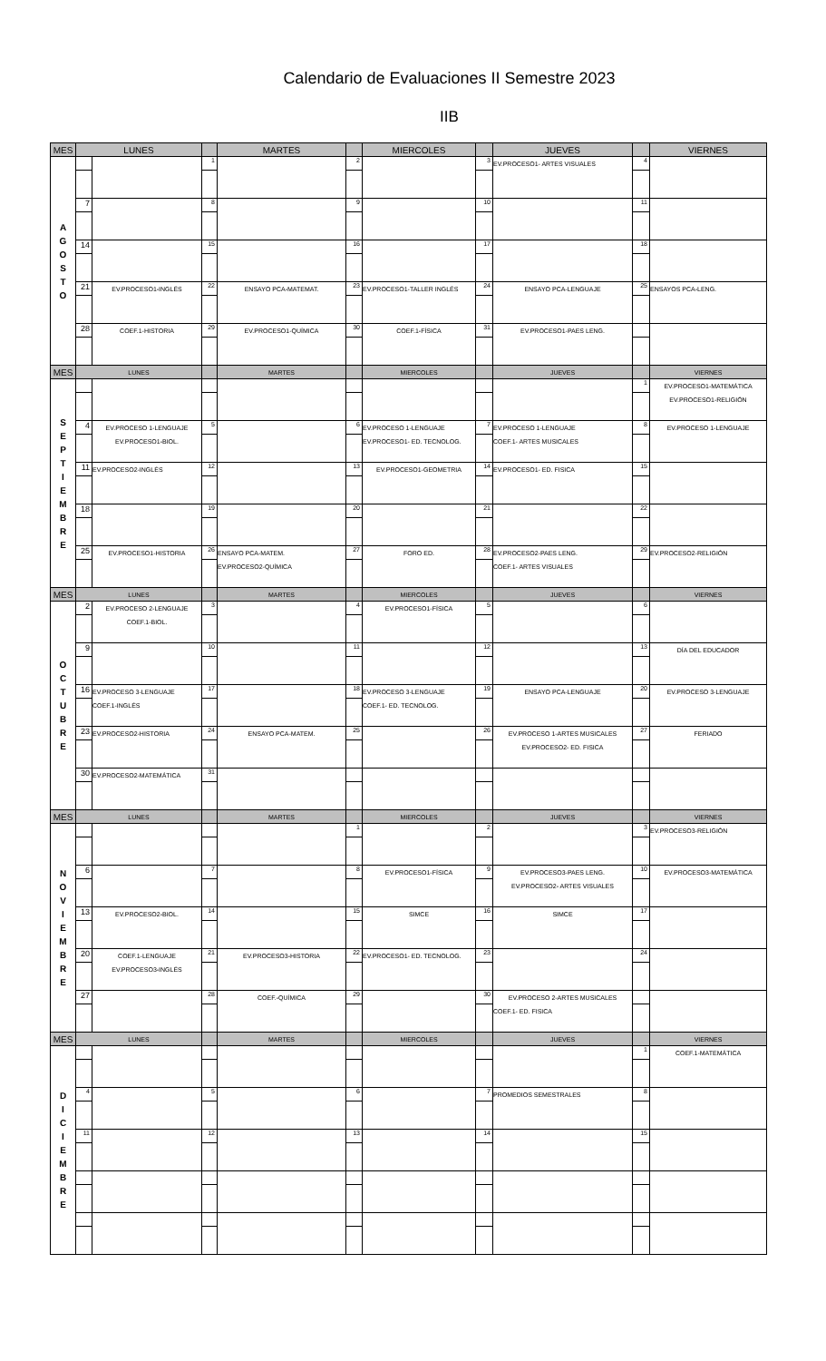Calendario de Evaluaciones II Semestre 2023
IIB
| MES | LUNES | | | MARTES | | MIERCOLES | | JUEVES | | VIERNES |
| --- | --- | --- | --- | --- | --- | --- | --- | --- | --- | --- |
| A G O S T O | | | 1 | | 2 | | 3 | EV.PROCESO1- ARTES VISUALES | 4 | |
| | 7 | | 8 | | 9 | | 10 | | 11 | |
| | 14 | | 15 | | 16 | | 17 | | 18 | |
| | 21 | EV.PROCESO1-INGLÉS | 22 | ENSAYO PCA-MATEMAT. | 23 | EV.PROCESO1-TALLER INGLÉS | 24 | ENSAYO PCA-LENGUAJE | 25 | ENSAYOS PCA-LENG. |
| | 28 | COEF.1-HISTORIA | 29 | EV.PROCESO1-QUÍMICA | 30 | COEF.1-FÍSICA | 31 | EV.PROCESO1-PAES LENG. | | |
| MES | LUNES | | | MARTES | | MIERCOLES | | JUEVES | | VIERNES |
| S E P T I E M B R E | | | | | | | | | 1 | EV.PROCESO1-MATEMÁTICA EV.PROCESO1-RELIGIÓN |
| | 4 | EV.PROCESO 1-LENGUAJE EV.PROCESO1-BIOL. | 5 | | 6 | EV.PROCESO 1-LENGUAJE EV.PROCESO1- ED. TECNOLOG. | 7 | EV.PROCESO 1-LENGUAJE COEF.1- ARTES MUSICALES | 8 | EV.PROCESO 1-LENGUAJE |
| | 11 | EV.PROCESO2-INGLÉS | 12 | | 13 | EV.PROCESO1-GEOMETRIA | 14 | EV.PROCESO1- ED. FISICA | 15 | |
| | 18 | | 19 | | 20 | | 21 | | 22 | |
| | 25 | EV.PROCESO1-HISTORIA | 26 | ENSAYO PCA-MATEM. EV.PROCESO2-QUÍMICA | 27 | FORO ED. | 28 | EV.PROCESO2-PAES LENG. COEF.1- ARTES VISUALES | 29 | EV.PROCESO2-RELIGIÓN |
| MES | LUNES | | | MARTES | | MIERCOLES | | JUEVES | | VIERNES |
| O C T U B R E | 2 | EV.PROCESO 2-LENGUAJE COEF.1-BIOL. | 3 | | 4 | EV.PROCESO1-FÍSICA | 5 | | 6 | |
| | 9 | | 10 | | 11 | | 12 | | 13 | DÍA DEL EDUCADOR |
| | 16 | EV.PROCESO 3-LENGUAJE COEF.1-INGLÉS | 17 | | 18 | EV.PROCESO 3-LENGUAJE COEF.1- ED. TECNOLOG. | 19 | ENSAYO PCA-LENGUAJE | 20 | EV.PROCESO 3-LENGUAJE |
| | 23 | EV.PROCESO2-HISTORIA | 24 | ENSAYO PCA-MATEM. | 25 | | 26 | EV.PROCESO 1-ARTES MUSICALES EV.PROCESO2- ED. FISICA | 27 | FERIADO |
| | 30 | EV.PROCESO2-MATEMÁTICA | 31 | | | | | | | |
| MES | LUNES | | | MARTES | | MIERCOLES | | JUEVES | | VIERNES |
| N O V I E M B R E | | | | | 1 | | 2 | | 3 | EV.PROCESO3-RELIGIÓN |
| | 6 | | 7 | | 8 | EV.PROCESO1-FÍSICA | 9 | EV.PROCESO3-PAES LENG. EV.PROCESO2- ARTES VISUALES | 10 | EV.PROCESO3-MATEMÁTICA |
| | 13 | EV.PROCESO2-BIOL. | 14 | | 15 | SIMCE | 16 | SIMCE | 17 | |
| | 20 | COEF.1-LENGUAJE EV.PROCESO3-INGLÉS | 21 | EV.PROCESO3-HISTORIA | 22 | EV.PROCESO1- ED. TECNOLOG. | 23 | | 24 | |
| | 27 | | 28 | COEF.-QUÍMICA | 29 | | 30 | EV.PROCESO 2-ARTES MUSICALES COEF.1- ED. FISICA | | |
| MES | LUNES | | | MARTES | | MIERCOLES | | JUEVES | | VIERNES |
| D I C I E M B R E | | | | | | | | | 1 | COEF.1-MATEMÁTICA |
| | 4 | | 5 | | 6 | | 7 | PROMEDIOS SEMESTRALES | 8 | |
| | 11 | | 12 | | 13 | | 14 | | 15 | |